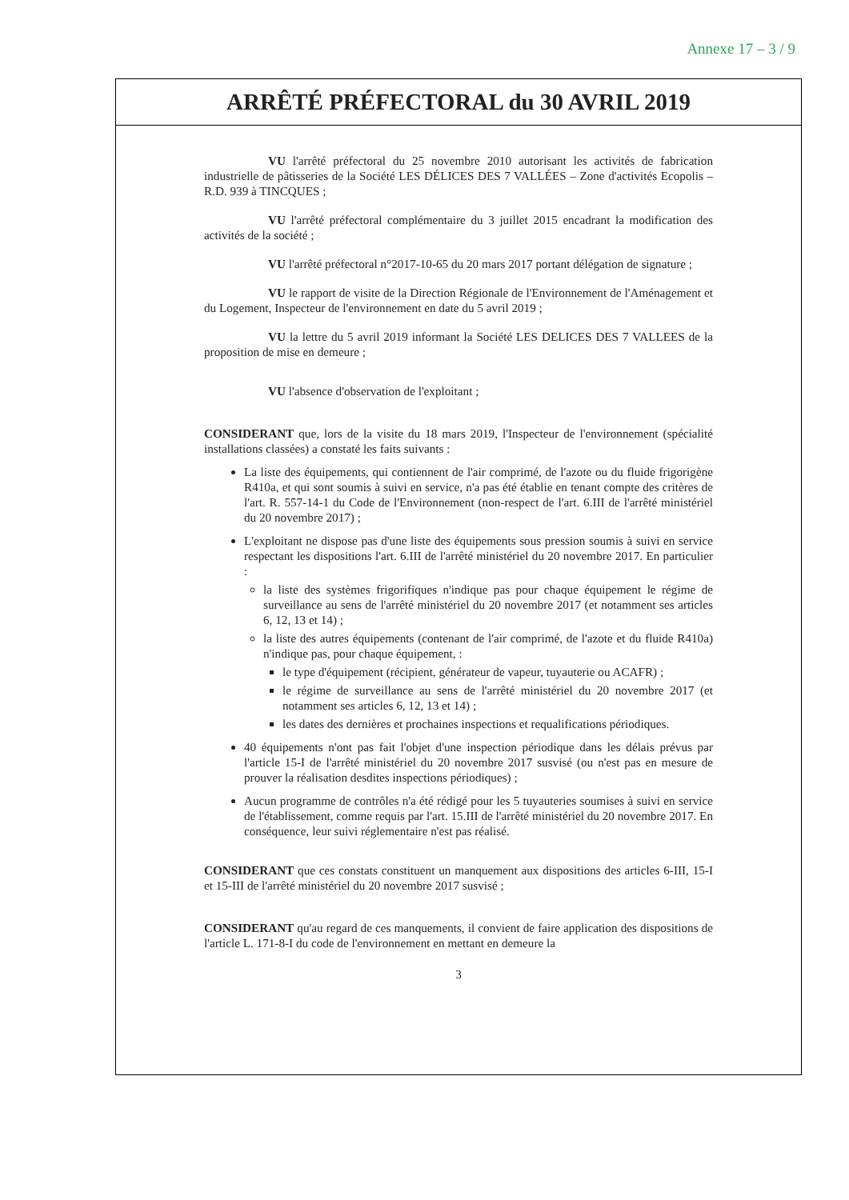Annexe 17 – 3 / 9
ARRÊTÉ PRÉFECTORAL du 30 AVRIL 2019
VU l'arrêté préfectoral du 25 novembre 2010 autorisant les activités de fabrication industrielle de pâtisseries de la Société LES DÉLICES DES 7 VALLÉES – Zone d'activités Ecopolis – R.D. 939 à TINCQUES ;
VU l'arrêté préfectoral complémentaire du 3 juillet 2015 encadrant la modification des activités de la société ;
VU l'arrêté préfectoral n°2017-10-65 du 20 mars 2017 portant délégation de signature ;
VU le rapport de visite de la Direction Régionale de l'Environnement de l'Aménagement et du Logement, Inspecteur de l'environnement en date du 5 avril 2019 ;
VU la lettre du 5 avril 2019 informant la Société LES DELICES DES 7 VALLEES de la proposition de mise en demeure ;
VU l'absence d'observation de l'exploitant ;
CONSIDERANT que, lors de la visite du 18 mars 2019, l'Inspecteur de l'environnement (spécialité installations classées) a constaté les faits suivants :
La liste des équipements, qui contiennent de l'air comprimé, de l'azote ou du fluide frigorigène R410a, et qui sont soumis à suivi en service, n'a pas été établie en tenant compte des critères de l'art. R. 557-14-1 du Code de l'Environnement (non-respect de l'art. 6.III de l'arrêté ministériel du 20 novembre 2017) ;
L'exploitant ne dispose pas d'une liste des équipements sous pression soumis à suivi en service respectant les dispositions l'art. 6.III de l'arrêté ministériel du 20 novembre 2017. En particulier :
la liste des systèmes frigorifiques n'indique pas pour chaque équipement le régime de surveillance au sens de l'arrêté ministériel du 20 novembre 2017 (et notamment ses articles 6, 12, 13 et 14) ;
la liste des autres équipements (contenant de l'air comprimé, de l'azote et du fluide R410a) n'indique pas, pour chaque équipement, :
le type d'équipement (récipient, générateur de vapeur, tuyauterie ou ACAFR) ;
le régime de surveillance au sens de l'arrêté ministériel du 20 novembre 2017 (et notamment ses articles 6, 12, 13 et 14) ;
les dates des dernières et prochaines inspections et requalifications périodiques.
40 équipements n'ont pas fait l'objet d'une inspection périodique dans les délais prévus par l'article 15-I de l'arrêté ministériel du 20 novembre 2017 susvisé (ou n'est pas en mesure de prouver la réalisation desdites inspections périodiques) ;
Aucun programme de contrôles n'a été rédigé pour les 5 tuyauteries soumises à suivi en service de l'établissement, comme requis par l'art. 15.III de l'arrêté ministériel du 20 novembre 2017. En conséquence, leur suivi réglementaire n'est pas réalisé.
CONSIDERANT que ces constats constituent un manquement aux dispositions des articles 6-III, 15-I et 15-III de l'arrêté ministériel du 20 novembre 2017 susvisé ;
CONSIDERANT qu'au regard de ces manquements, il convient de faire application des dispositions de l'article L. 171-8-I du code de l'environnement en mettant en demeure la
3